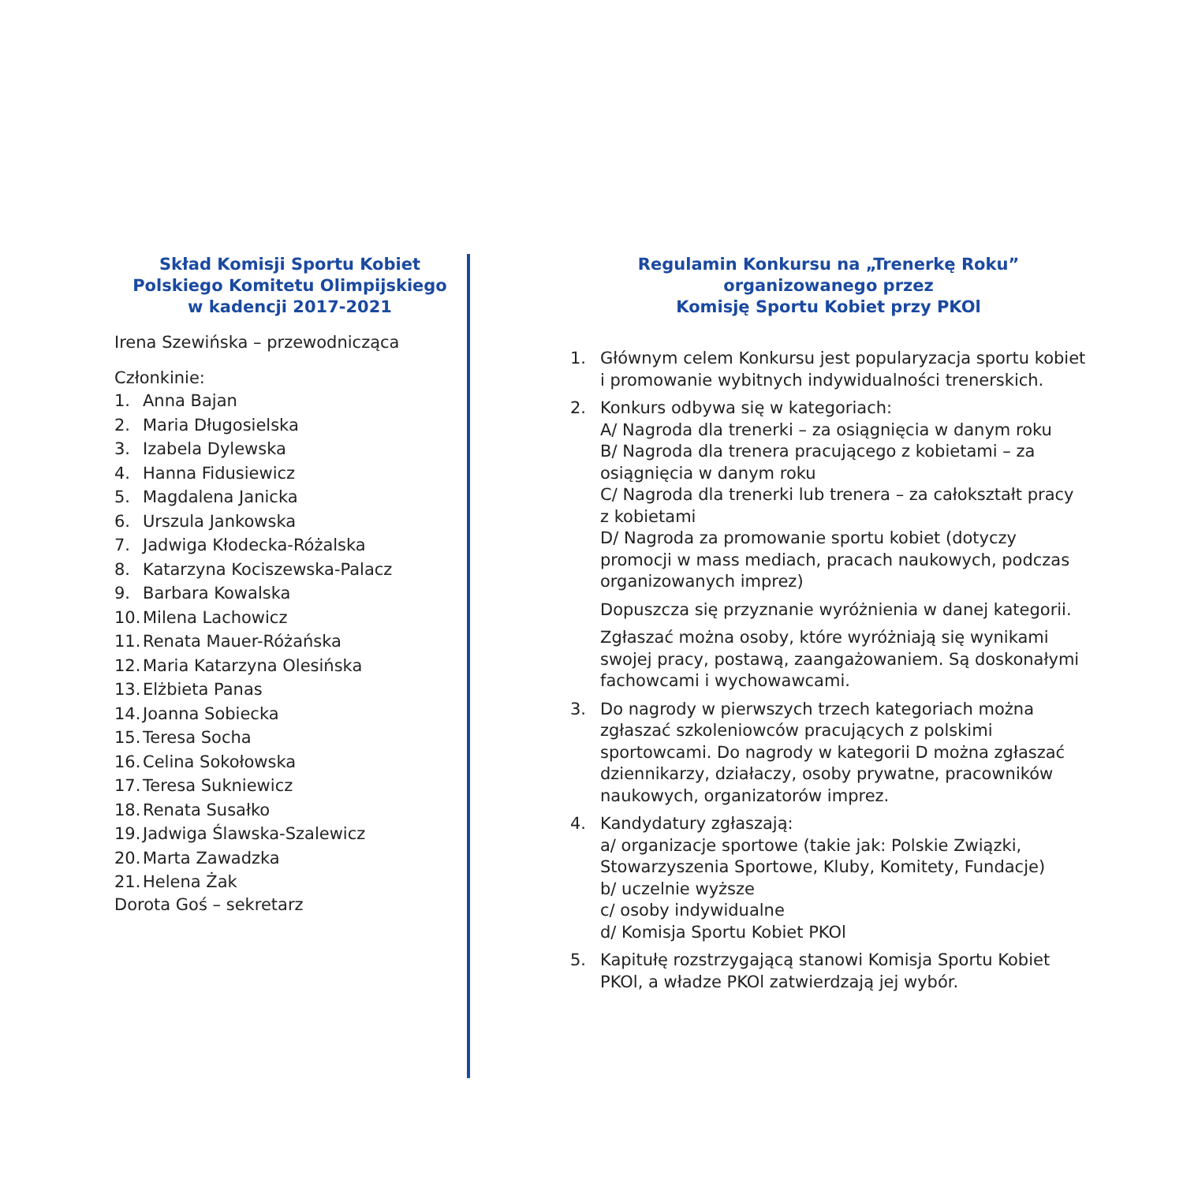Skład Komisji Sportu Kobiet
Polskiego Komitetu Olimpijskiego
w kadencji 2017-2021
Irena Szewińska – przewodnicząca
Członkinie:
1. Anna Bajan
2. Maria Długosielska
3. Izabela Dylewska
4. Hanna Fidusiewicz
5. Magdalena Janicka
6. Urszula Jankowska
7. Jadwiga Kłodecka-Różalska
8. Katarzyna Kociszewska-Palacz
9. Barbara Kowalska
10. Milena Lachowicz
11. Renata Mauer-Różańska
12. Maria Katarzyna Olesińska
13. Elżbieta Panas
14. Joanna Sobiecka
15. Teresa Socha
16. Celina Sokołowska
17. Teresa Sukniewicz
18. Renata Susałko
19. Jadwiga Ślawska-Szalewicz
20. Marta Zawadzka
21. Helena Żak
Dorota Goś – sekretarz
Regulamin Konkursu na „Trenerkę Roku”
organizowanego przez
Komisję Sportu Kobiet przy PKOl
1. Głównym celem Konkursu jest popularyzacja sportu kobiet i promowanie wybitnych indywidualności trenerskich.
2. Konkurs odbywa się w kategoriach:
A/ Nagroda dla trenerki – za osiągnięcia w danym roku
B/ Nagroda dla trenera pracującego z kobietami – za osiągnięcia w danym roku
C/ Nagroda dla trenerki lub trenera – za całokształt pracy z kobietami
D/ Nagroda za promowanie sportu kobiet (dotyczy promocji w mass mediach, pracach naukowych, podczas organizowanych imprez)
Dopuszcza się przyznanie wyróżnienia w danej kategorii.
Zgłaszać można osoby, które wyróżniają się wynikami swojej pracy, postawą, zaangażowaniem. Są doskonałymi fachowcami i wychowawcami.
3. Do nagrody w pierwszych trzech kategoriach można zgłaszać szkoleniowców pracujących z polskimi sportowcami. Do nagrody w kategorii D można zgłaszać dziennikarzy, działaczy, osoby prywatne, pracowników naukowych, organizatorów imprez.
4. Kandydatury zgłaszają:
a/ organizacje sportowe (takie jak: Polskie Związki, Stowarzyszenia Sportowe, Kluby, Komitety, Fundacje)
b/ uczelnie wyższe
c/ osoby indywidualne
d/ Komisja Sportu Kobiet PKOl
5. Kapitułę rozstrzygającą stanowi Komisja Sportu Kobiet PKOl, a władze PKOl zatwierdzają jej wybór.